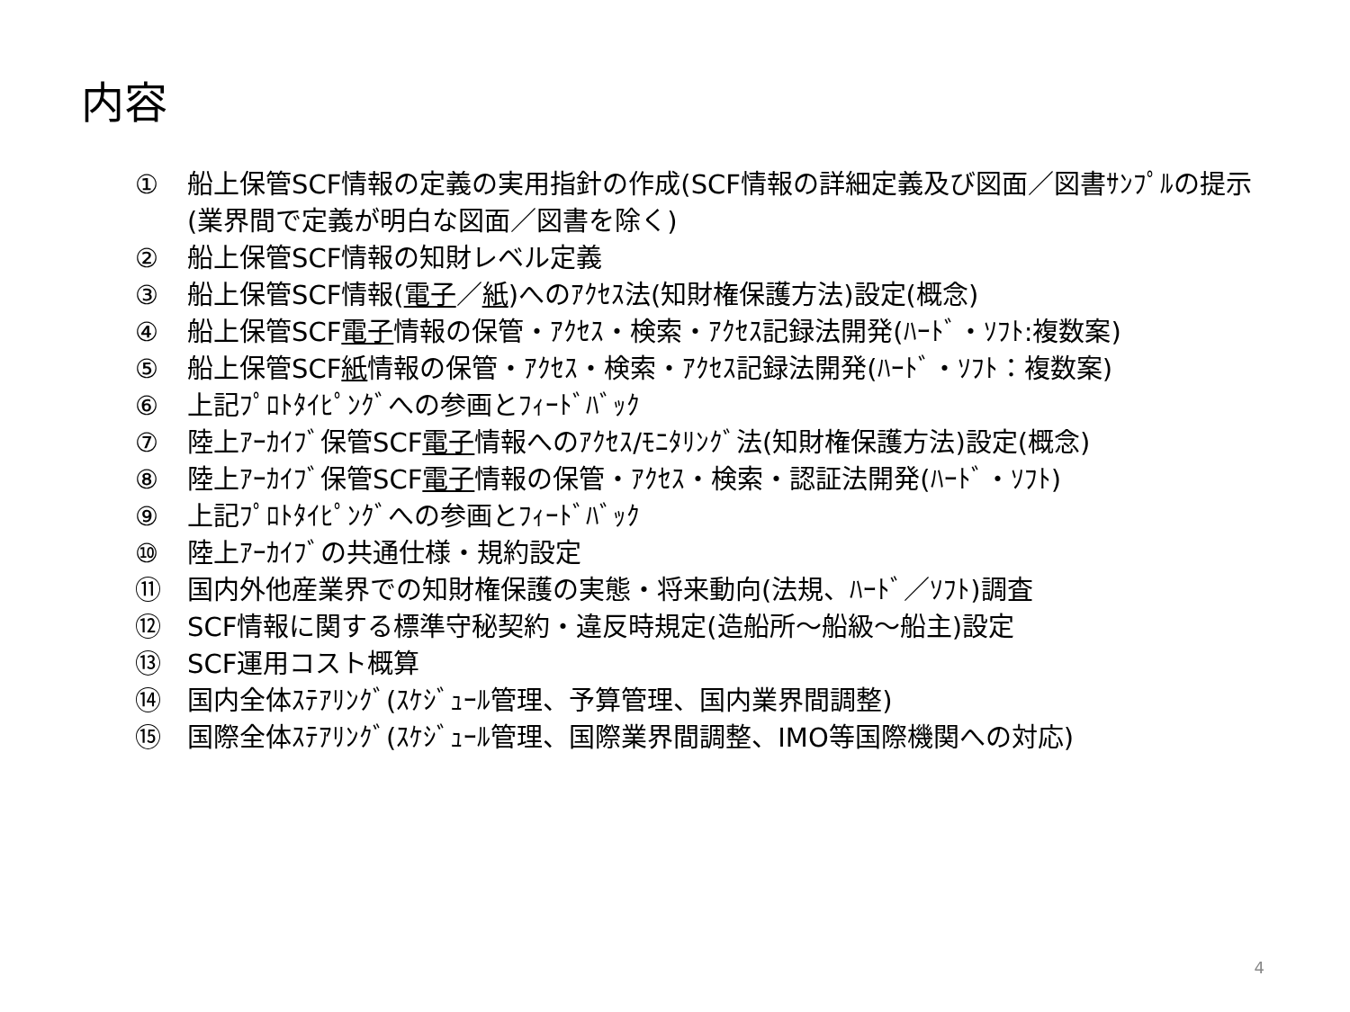内容
① 船上保管SCF情報の定義の実用指針の作成(SCF情報の詳細定義及び図面／図書ｻﾝﾌﾟﾙの提示(業界間で定義が明白な図面／図書を除く)
② 船上保管SCF情報の知財レベル定義
③ 船上保管SCF情報(電子／紙)へのｱｸｾｽ法(知財権保護方法)設定(概念)
④ 船上保管SCF電子情報の保管・ｱｸｾｽ・検索・ｱｸｾｽ記録法開発(ﾊｰﾄﾞ・ｿﾌﾄ:複数案)
⑤ 船上保管SCF紙情報の保管・ｱｸｾｽ・検索・ｱｸｾｽ記録法開発(ﾊｰﾄﾞ・ｿﾌﾄ：複数案)
⑥ 上記ﾌﾟﾛﾄﾀｲﾋﾟﾝｸﾞへの参画とﾌｨｰﾄﾞﾊﾞｯｸ
⑦ 陸上ｱｰｶｲﾌﾞ保管SCF電子情報へのｱｸｾｽ/ﾓﾆﾀﾘﾝｸﾞ法(知財権保護方法)設定(概念)
⑧ 陸上ｱｰｶｲﾌﾞ保管SCF電子情報の保管・ｱｸｾｽ・検索・認証法開発(ﾊｰﾄﾞ・ｿﾌﾄ)
⑨ 上記ﾌﾟﾛﾄﾀｲﾋﾟﾝｸﾞへの参画とﾌｨｰﾄﾞﾊﾞｯｸ
⑩ 陸上ｱｰｶｲﾌﾞの共通仕様・規約設定
⑪ 国内外他産業界での知財権保護の実態・将来動向(法規、ﾊｰﾄﾞ／ｿﾌﾄ)調査
⑫ SCF情報に関する標準守秘契約・違反時規定(造船所～船級～船主)設定
⑬ SCF運用コスト概算
⑭ 国内全体ｽﾃｱﾘﾝｸﾞ(ｽｹｼﾞｭｰﾙ管理、予算管理、国内業界間調整)
⑮ 国際全体ｽﾃｱﾘﾝｸﾞ(ｽｹｼﾞｭｰﾙ管理、国際業界間調整、IMO等国際機関への対応)
4